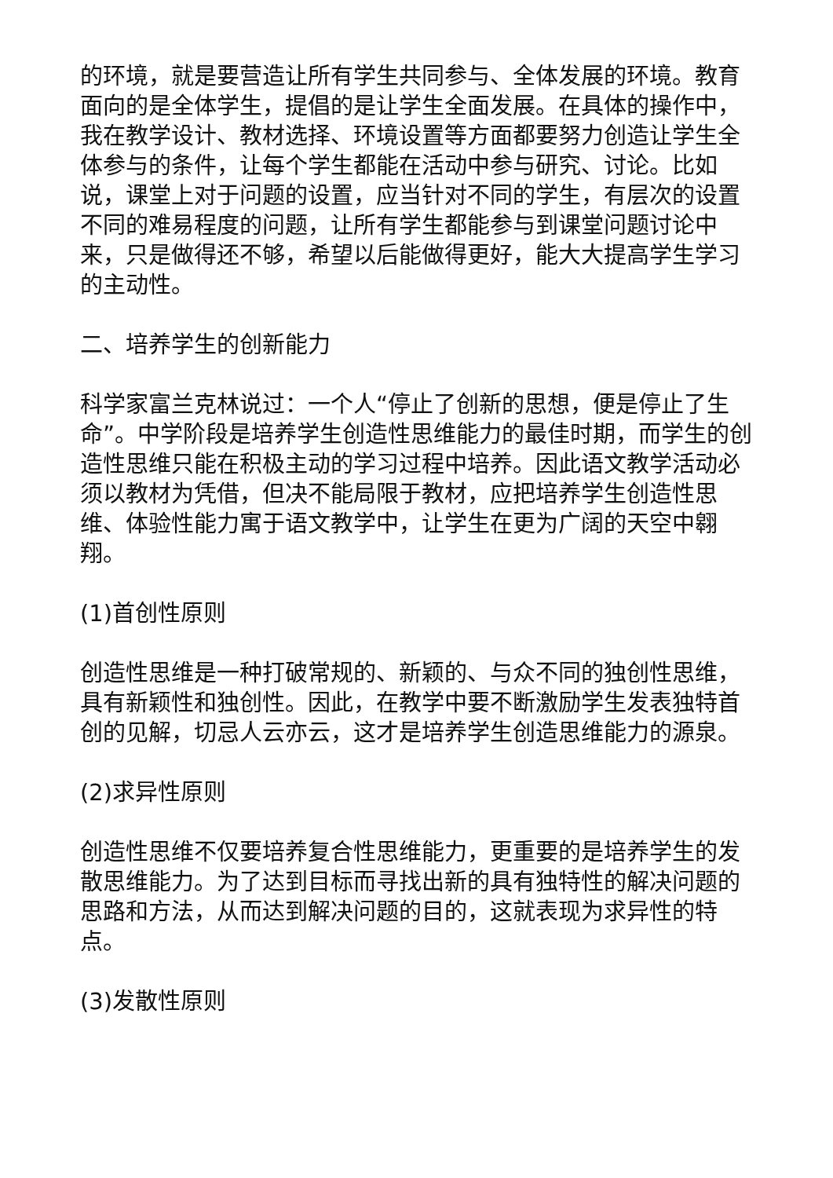的环境，就是要营造让所有学生共同参与、全体发展的环境。教育面向的是全体学生，提倡的是让学生全面发展。在具体的操作中，我在教学设计、教材选择、环境设置等方面都要努力创造让学生全体参与的条件，让每个学生都能在活动中参与研究、讨论。比如说，课堂上对于问题的设置，应当针对不同的学生，有层次的设置不同的难易程度的问题，让所有学生都能参与到课堂问题讨论中来，只是做得还不够，希望以后能做得更好，能大大提高学生学习的主动性。
二、培养学生的创新能力
科学家富兰克林说过：一个人“停止了创新的思想，便是停止了生命”。中学阶段是培养学生创造性思维能力的最佳时期，而学生的创造性思维只能在积极主动的学习过程中培养。因此语文教学活动必须以教材为凭借，但决不能局限于教材，应把培养学生创造性思维、体验性能力寓于语文教学中，让学生在更为广阔的天空中翱翔。
(1)首创性原则
创造性思维是一种打破常规的、新颖的、与众不同的独创性思维，具有新颖性和独创性。因此，在教学中要不断激励学生发表独特首创的见解，切忌人云亦云，这才是培养学生创造思维能力的源泉。
(2)求异性原则
创造性思维不仅要培养复合性思维能力，更重要的是培养学生的发散思维能力。为了达到目标而寻找出新的具有独特性的解决问题的思路和方法，从而达到解决问题的目的，这就表现为求异性的特点。
(3)发散性原则